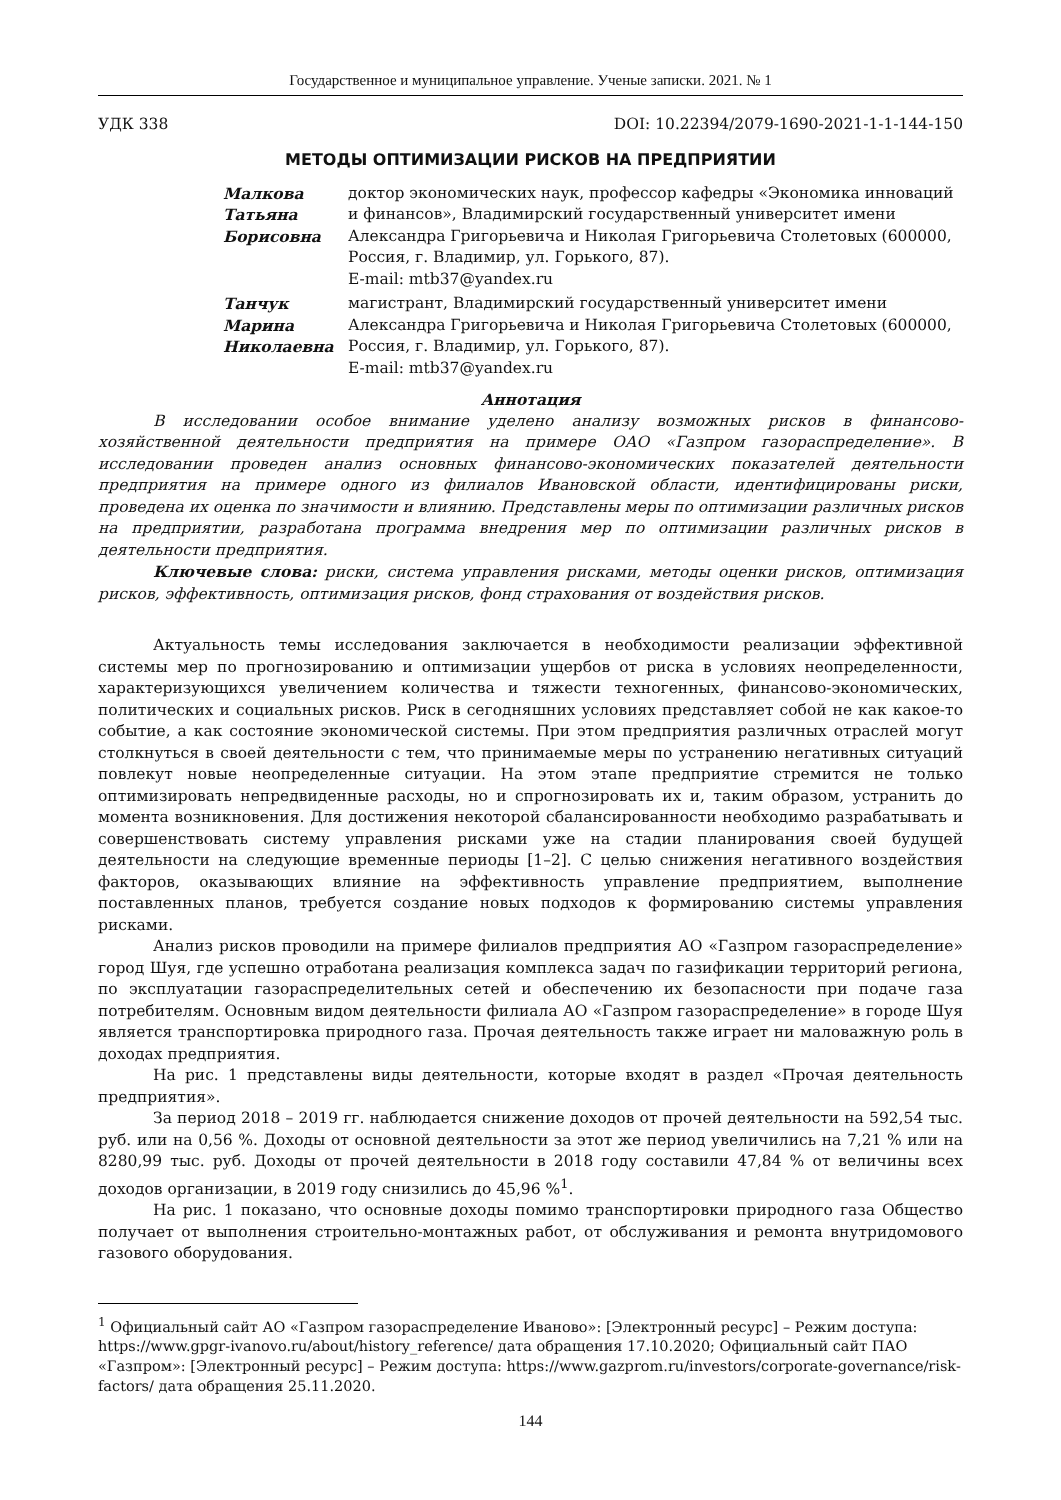Государственное и муниципальное управление. Ученые записки. 2021. № 1
УДК 338 DOI: 10.22394/2079-1690-2021-1-1-144-150
МЕТОДЫ ОПТИМИЗАЦИИ РИСКОВ НА ПРЕДПРИЯТИИ
Малкова
Татьяна
Борисовна
доктор экономических наук, профессор кафедры «Экономика инноваций и финансов», Владимирский государственный университет имени Александра Григорьевича и Николая Григорьевича Столетовых (600000, Россия, г. Владимир, ул. Горького, 87).
E-mail: mtb37@yandex.ru
Танчук
Марина
Николаевна
магистрант, Владимирский государственный университет имени Александра Григорьевича и Николая Григорьевича Столетовых (600000, Россия, г. Владимир, ул. Горького, 87).
E-mail: mtb37@yandex.ru
Аннотация
В исследовании особое внимание уделено анализу возможных рисков в финансово-хозяйственной деятельности предприятия на примере ОАО «Газпром газораспределение». В исследовании проведен анализ основных финансово-экономических показателей деятельности предприятия на примере одного из филиалов Ивановской области, идентифицированы риски, проведена их оценка по значимости и влиянию. Представлены меры по оптимизации различных рисков на предприятии, разработана программа внедрения мер по оптимизации различных рисков в деятельности предприятия.
Ключевые слова: риски, система управления рисками, методы оценки рисков, оптимизация рисков, эффективность, оптимизация рисков, фонд страхования от воздействия рисков.
Актуальность темы исследования заключается в необходимости реализации эффективной системы мер по прогнозированию и оптимизации ущербов от риска в условиях неопределенности, характеризующихся увеличением количества и тяжести техногенных, финансово-экономических, политических и социальных рисков. Риск в сегодняшних условиях представляет собой не как какое-то событие, а как состояние экономической системы. При этом предприятия различных отраслей могут столкнуться в своей деятельности с тем, что принимаемые меры по устранению негативных ситуаций повлекут новые неопределенные ситуации. На этом этапе предприятие стремится не только оптимизировать непредвиденные расходы, но и спрогнозировать их и, таким образом, устранить до момента возникновения. Для достижения некоторой сбалансированности необходимо разрабатывать и совершенствовать систему управления рисками уже на стадии планирования своей будущей деятельности на следующие временные периоды [1–2]. С целью снижения негативного воздействия факторов, оказывающих влияние на эффективность управление предприятием, выполнение поставленных планов, требуется создание новых подходов к формированию системы управления рисками.
Анализ рисков проводили на примере филиалов предприятия АО «Газпром газораспределение» город Шуя, где успешно отработана реализация комплекса задач по газификации территорий региона, по эксплуатации газораспределительных сетей и обеспечению их безопасности при подаче газа потребителям. Основным видом деятельности филиала АО «Газпром газораспределение» в городе Шуя является транспортировка природного газа. Прочая деятельность также играет ни маловажную роль в доходах предприятия.
На рис. 1 представлены виды деятельности, которые входят в раздел «Прочая деятельность предприятия».
За период 2018 – 2019 гг. наблюдается снижение доходов от прочей деятельности на 592,54 тыс. руб. или на 0,56 %. Доходы от основной деятельности за этот же период увеличились на 7,21 % или на 8280,99 тыс. руб. Доходы от прочей деятельности в 2018 году составили 47,84 % от величины всех доходов организации, в 2019 году снизились до 45,96 %<sup>1</sup>.
На рис. 1 показано, что основные доходы помимо транспортировки природного газа Общество получает от выполнения строительно-монтажных работ, от обслуживания и ремонта внутридомового газового оборудования.
<sup>1</sup> Официальный сайт АО «Газпром газораспределение Иваново»: [Электронный ресурс] – Режим доступа: https://www.gpgr-ivanovo.ru/about/history_reference/ дата обращения 17.10.2020; Официальный сайт ПАО «Газпром»: [Электронный ресурс] – Режим доступа: https://www.gazprom.ru/investors/corporate-governance/risk-factors/ дата обращения 25.11.2020.
144